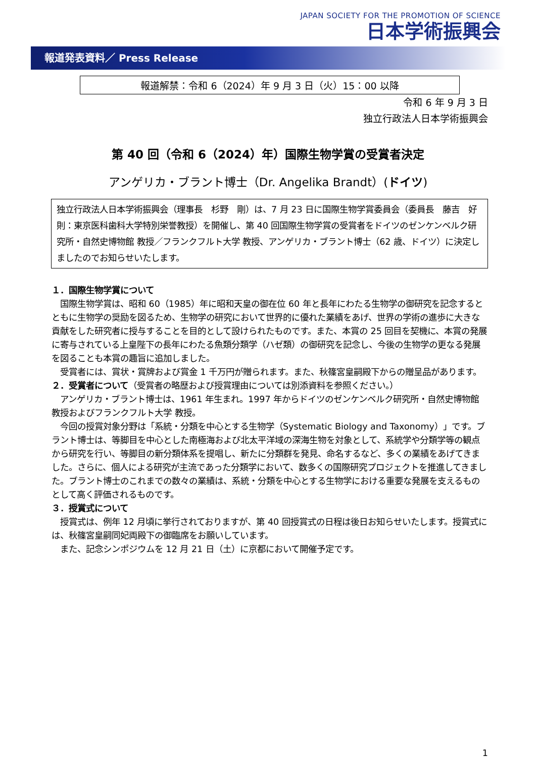JAPAN SOCIETY FOR THE PROMOTION OF SCIENCE
日本学術振興会
報道発表資料／ Press Release
報道解禁：令和 6（2024）年 9 月 3 日（火）15：00 以降
令和 6 年 9 月 3 日
独立行政法人日本学術振興会
第 40 回（令和 6（2024）年）国際生物学賞の受賞者決定
アンゲリカ・ブラント博士（Dr. Angelika Brandt）(ドイツ)
独立行政法人日本学術振興会（理事長　杉野　剛）は、7 月 23 日に国際生物学賞委員会（委員長　藤吉　好則：東京医科歯科大学特別栄誉教授）を開催し、第 40 回国際生物学賞の受賞者をドイツのゼンケンベルク研究所・自然史博物館 教授／フランクフルト大学 教授、アンゲリカ・ブラント博士（62 歳、ドイツ）に決定しましたのでお知らせいたします。
１．国際生物学賞について
　国際生物学賞は、昭和 60（1985）年に昭和天皇の御在位 60 年と長年にわたる生物学の御研究を記念するとともに生物学の奨励を図るため、生物学の研究において世界的に優れた業績をあげ、世界の学術の進歩に大きな貢献をした研究者に授与することを目的として設けられたものです。また、本賞の 25 回目を契機に、本賞の発展に寄与されている上皇陛下の長年にわたる魚類分類学（ハゼ類）の御研究を記念し、今後の生物学の更なる発展を図ることも本賞の趣旨に追加しました。
　受賞者には、賞状・賞牌および賞金 1 千万円が贈られます。また、秋篠宮皇嗣殿下からの贈呈品があります。
２．受賞者について（受賞者の略歴および授賞理由については別添資料を参照ください。）
　アンゲリカ・ブラント博士は、1961 年生まれ。1997 年からドイツのゼンケンベルク研究所・自然史博物館 教授およびフランクフルト大学 教授。
　今回の授賞対象分野は「系統・分類を中心とする生物学（Systematic Biology and Taxonomy）」です。ブラント博士は、等脚目を中心とした南極海および北太平洋域の深海生物を対象として、系統学や分類学等の観点から研究を行い、等脚目の新分類体系を提唱し、新たに分類群を発見、命名するなど、多くの業績をあげてきました。さらに、個人による研究が主流であった分類学において、数多くの国際研究プロジェクトを推進してきました。ブラント博士のこれまでの数々の業績は、系統・分類を中心とする生物学における重要な発展を支えるものとして高く評価されるものです。
３．授賞式について
　授賞式は、例年 12 月頃に挙行されておりますが、第 40 回授賞式の日程は後日お知らせいたします。授賞式には、秋篠宮皇嗣同妃両殿下の御臨席をお願いしています。
　また、記念シンポジウムを 12 月 21 日（土）に京都において開催予定です。
1